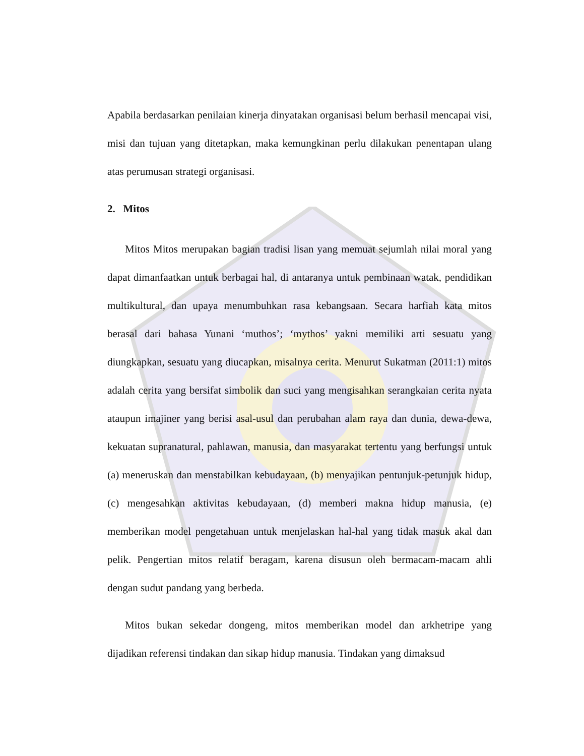Apabila berdasarkan penilaian kinerja dinyatakan organisasi belum berhasil mencapai visi, misi dan tujuan yang ditetapkan, maka kemungkinan perlu dilakukan penentapan ulang atas perumusan strategi organisasi.
2. Mitos
Mitos Mitos merupakan bagian tradisi lisan yang memuat sejumlah nilai moral yang dapat dimanfaatkan untuk berbagai hal, di antaranya untuk pembinaan watak, pendidikan multikultural, dan upaya menumbuhkan rasa kebangsaan. Secara harfiah kata mitos berasal dari bahasa Yunani ‘muthos’; ‘mythos’ yakni memiliki arti sesuatu yang diungkapkan, sesuatu yang diucapkan, misalnya cerita. Menurut Sukatman (2011:1) mitos adalah cerita yang bersifat simbolik dan suci yang mengisahkan serangkaian cerita nyata ataupun imajiner yang berisi asal-usul dan perubahan alam raya dan dunia, dewa-dewa, kekuatan supranatural, pahlawan, manusia, dan masyarakat tertentu yang berfungsi untuk (a) meneruskan dan menstabilkan kebudayaan, (b) menyajikan pentunjuk-petunjuk hidup, (c) mengesahkan aktivitas kebudayaan, (d) memberi makna hidup manusia, (e) memberikan model pengetahuan untuk menjelaskan hal-hal yang tidak masuk akal dan pelik. Pengertian mitos relatif beragam, karena disusun oleh bermacam-macam ahli dengan sudut pandang yang berbeda.
Mitos bukan sekedar dongeng, mitos memberikan model dan arkhetripe yang dijadikan referensi tindakan dan sikap hidup manusia. Tindakan yang dimaksud